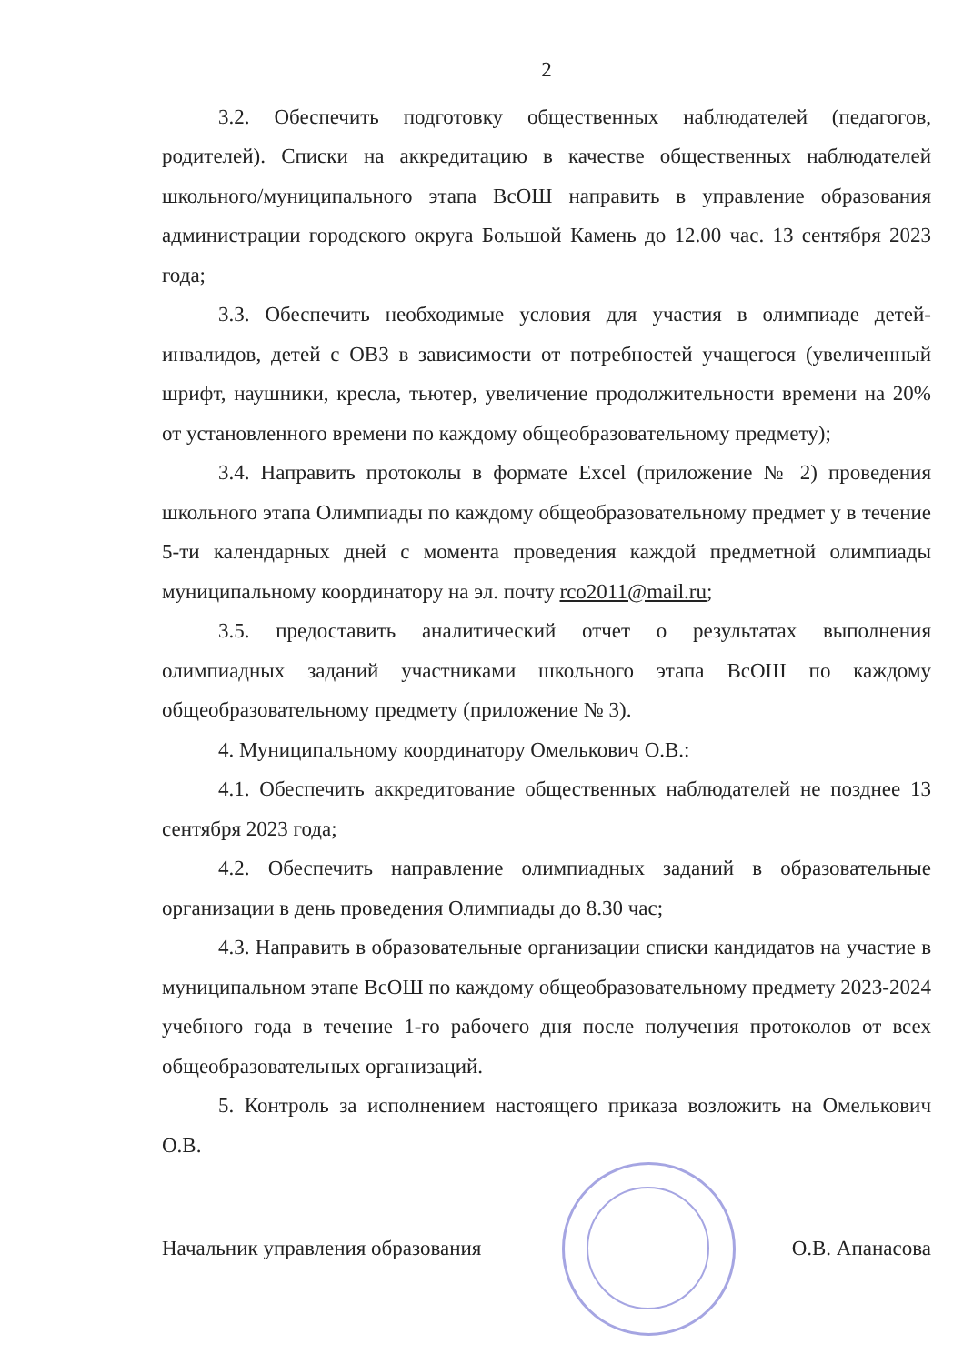2
3.2. Обеспечить подготовку общественных наблюдателей (педагогов, родителей). Списки на аккредитацию в качестве общественных наблюдателей школьного/муниципального этапа ВсОШ направить в управление образования администрации городского округа Большой Камень до 12.00 час. 13 сентября 2023 года;
3.3. Обеспечить необходимые условия для участия в олимпиаде детей-инвалидов, детей с ОВЗ в зависимости от потребностей учащегося (увеличенный шрифт, наушники, кресла, тьютер, увеличение продолжительности времени на 20% от установленного времени по каждому общеобразовательному предмету);
3.4. Направить протоколы в формате Excel (приложение № 2) проведения школьного этапа Олимпиады по каждому общеобразовательному предмет у в течение 5-ти календарных дней с момента проведения каждой предметной олимпиады муниципальному координатору на эл. почту rco2011@mail.ru;
3.5. предоставить аналитический отчет о результатах выполнения олимпиадных заданий участниками школьного этапа ВсОШ по каждому общеобразовательному предмету (приложение № 3).
4. Муниципальному координатору Омелькович О.В.:
4.1. Обеспечить аккредитование общественных наблюдателей не позднее 13 сентября 2023 года;
4.2. Обеспечить направление олимпиадных заданий в образовательные организации в день проведения Олимпиады до 8.30 час;
4.3. Направить в образовательные организации списки кандидатов на участие в муниципальном этапе ВсОШ по каждому общеобразовательному предмету 2023-2024 учебного года в течение 1-го рабочего дня после получения протоколов от всех общеобразовательных организаций.
5. Контроль за исполнением настоящего приказа возложить на Омелькович О.В.
Начальник управления образования О.В. Апанасова